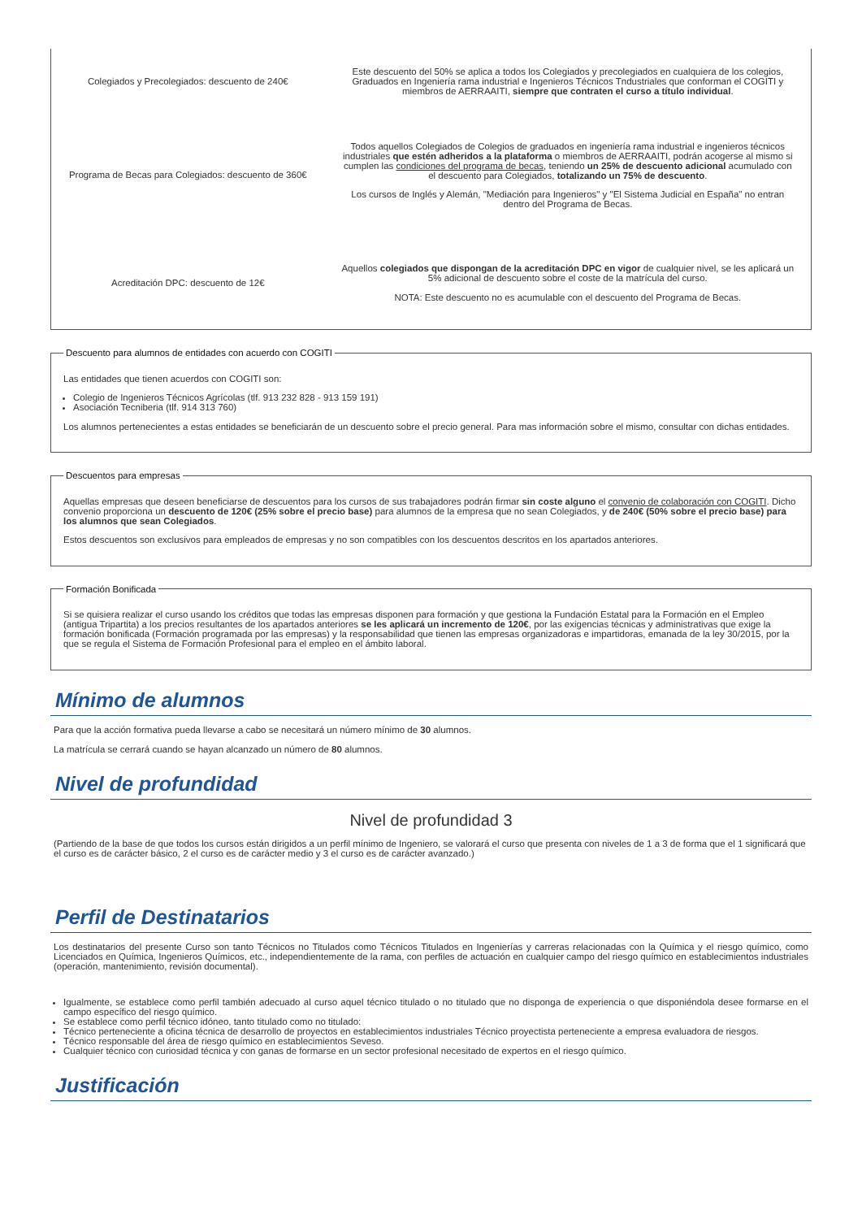| Colegiados y Precolegiados: descuento de 240€ | Este descuento del 50% se aplica a todos los Colegiados y precolegiados en cualquiera de los colegios, Graduados en Ingeniería rama industrial e Ingenieros Técnicos Tndustriales que conforman el COGITI y miembros de AERRAAITI, siempre que contraten el curso a título individual . |
| Programa de Becas para Colegiados: descuento de 360€ | Todos aquellos Colegiados de Colegios de graduados en ingeniería rama industrial e ingenieros técnicos industriales que estén adheridos a la plataforma o miembros de AERRAAITI, podrán acogerse al mismo si cumplen las condiciones del programa de becas , teniendo un 25% de descuento adicional acumulado con el descuento para Colegiados, totalizando un 75% de descuento . Los cursos de Inglés y Alemán, "Mediación para Ingenieros" y "El Sistema Judicial en España" no entran dentro del Programa de Becas. |
| Acreditación DPC: descuento de 12€ | Aquellos colegiados que dispongan de la acreditación DPC en vigor de cualquier nivel, se les aplicará un 5% adicional de descuento sobre el coste de la matrícula del curso. NOTA: Este descuento no es acumulable con el descuento del Programa de Becas. |
Descuento para alumnos de entidades con acuerdo con COGITI
Las entidades que tienen acuerdos con COGITI son:
Colegio de Ingenieros Técnicos Agrícolas (tlf. 913 232 828 - 913 159 191)
Asociación Tecniberia (tlf. 914 313 760)
Los alumnos pertenecientes a estas entidades se beneficiarán de un descuento sobre el precio general. Para mas información sobre el mismo, consultar con dichas entidades.
Descuentos para empresas
Aquellas empresas que deseen beneficiarse de descuentos para los cursos de sus trabajadores podrán firmar sin coste alguno el convenio de colaboración con COGITI. Dicho convenio proporciona un descuento de 120€ (25% sobre el precio base) para alumnos de la empresa que no sean Colegiados, y de 240€ (50% sobre el precio base) para los alumnos que sean Colegiados.
Estos descuentos son exclusivos para empleados de empresas y no son compatibles con los descuentos descritos en los apartados anteriores.
Formación Bonificada
Si se quisiera realizar el curso usando los créditos que todas las empresas disponen para formación y que gestiona la Fundación Estatal para la Formación en el Empleo (antigua Tripartita) a los precios resultantes de los apartados anteriores se les aplicará un incremento de 120€, por las exigencias técnicas y administrativas que exige la formación bonificada (Formación programada por las empresas) y la responsabilidad que tienen las empresas organizadoras e impartidoras, emanada de la ley 30/2015, por la que se regula el Sistema de Formación Profesional para el empleo en el ámbito laboral.
Mínimo de alumnos
Para que la acción formativa pueda llevarse a cabo se necesitará un número mínimo de 30 alumnos.
La matrícula se cerrará cuando se hayan alcanzado un número de 80 alumnos.
Nivel de profundidad
Nivel de profundidad 3
(Partiendo de la base de que todos los cursos están dirigidos a un perfil mínimo de Ingeniero, se valorará el curso que presenta con niveles de 1 a 3 de forma que el 1 significará que el curso es de carácter básico, 2 el curso es de carácter medio y 3 el curso es de carácter avanzado.)
Perfil de Destinatarios
Los destinatarios del presente Curso son tanto Técnicos no Titulados como Técnicos Titulados en Ingenierías y carreras relacionadas con la Química y el riesgo químico, como Licenciados en Química, Ingenieros Químicos, etc., independientemente de la rama, con perfiles de actuación en cualquier campo del riesgo químico en establecimientos industriales (operación, mantenimiento, revisión documental).
Igualmente, se establece como perfil también adecuado al curso aquel técnico titulado o no titulado que no disponga de experiencia o que disponiéndola desee formarse en el campo específico del riesgo químico.
Se establece como perfil técnico idóneo, tanto titulado como no titulado:
Técnico perteneciente a oficina técnica de desarrollo de proyectos en establecimientos industriales Técnico proyectista perteneciente a empresa evaluadora de riesgos.
Técnico responsable del área de riesgo químico en establecimientos Seveso.
Cualquier técnico con curiosidad técnica y con ganas de formarse en un sector profesional necesitado de expertos en el riesgo químico.
Justificación